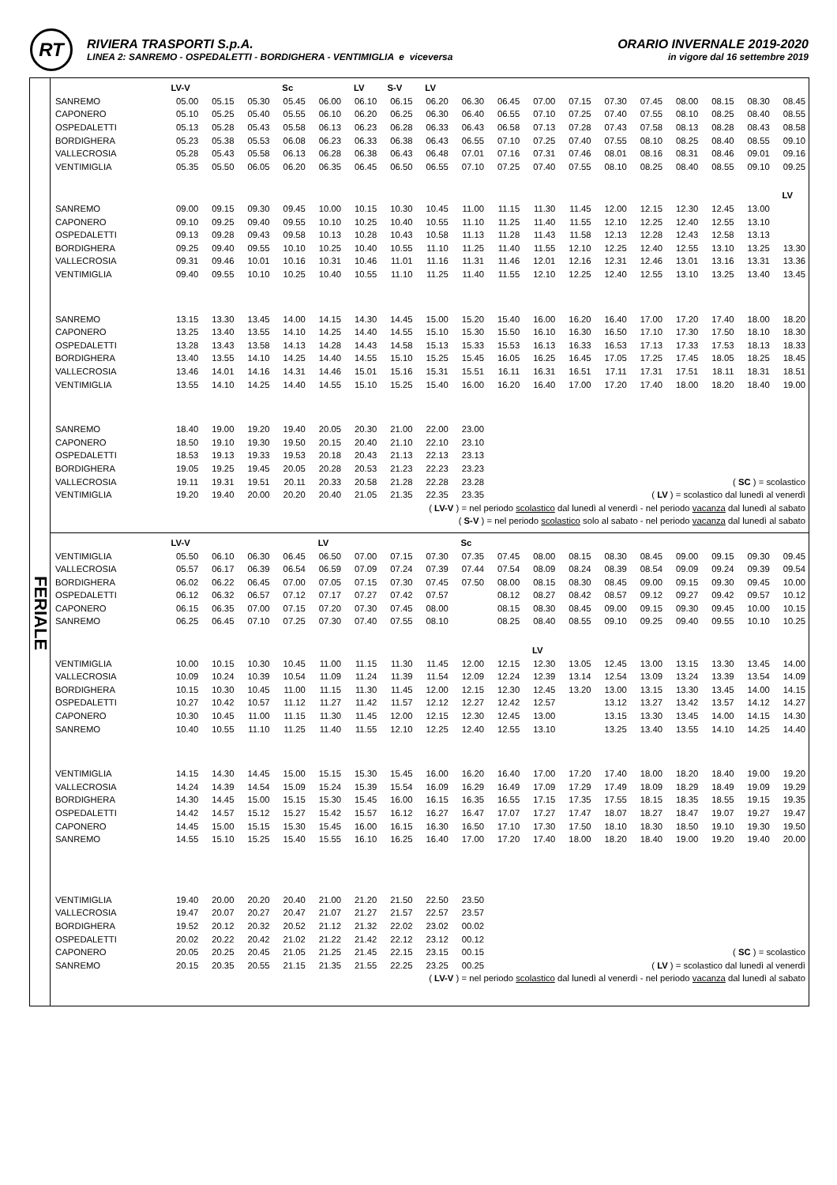RT
RIVIERA TRASPORTI S.p.A.
LINEA 2: SANREMO - OSPEDALETTI - BORDIGHERA - VENTIMIGLIA e viceversa
ORARIO INVERNALE 2019-2020
in vigore dal 16 settembre 2019
FERIALE
| | LV-V | | | Sc | | LV | S-V | LV | | | | | | | | | | |
| SANREMO | 05.00 | 05.15 | 05.30 | 05.45 | 06.00 | 06.10 | 06.15 | 06.20 | 06.30 | 06.45 | 07.00 | 07.15 | 07.30 | 07.45 | 08.00 | 08.15 | 08.30 | 08.45 |
| CAPONERO | 05.10 | 05.25 | 05.40 | 05.55 | 06.10 | 06.20 | 06.25 | 06.30 | 06.40 | 06.55 | 07.10 | 07.25 | 07.40 | 07.55 | 08.10 | 08.25 | 08.40 | 08.55 |
| OSPEDALETTI | 05.13 | 05.28 | 05.43 | 05.58 | 06.13 | 06.23 | 06.28 | 06.33 | 06.43 | 06.58 | 07.13 | 07.28 | 07.43 | 07.58 | 08.13 | 08.28 | 08.43 | 08.58 |
| BORDIGHERA | 05.23 | 05.38 | 05.53 | 06.08 | 06.23 | 06.33 | 06.38 | 06.43 | 06.55 | 07.10 | 07.25 | 07.40 | 07.55 | 08.10 | 08.25 | 08.40 | 08.55 | 09.10 |
| VALLECROSIA | 05.28 | 05.43 | 05.58 | 06.13 | 06.28 | 06.38 | 06.43 | 06.48 | 07.01 | 07.16 | 07.31 | 07.46 | 08.01 | 08.16 | 08.31 | 08.46 | 09.01 | 09.16 |
| VENTIMIGLIA | 05.35 | 05.50 | 06.05 | 06.20 | 06.35 | 06.45 | 06.50 | 06.55 | 07.10 | 07.25 | 07.40 | 07.55 | 08.10 | 08.25 | 08.40 | 08.55 | 09.10 | 09.25 |
| | | | | | | | | | | | | | | | | | | LV |
| SANREMO | 09.00 | 09.15 | 09.30 | 09.45 | 10.00 | 10.15 | 10.30 | 10.45 | 11.00 | 11.15 | 11.30 | 11.45 | 12.00 | 12.15 | 12.30 | 12.45 | 13.00 | |
| CAPONERO | 09.10 | 09.25 | 09.40 | 09.55 | 10.10 | 10.25 | 10.40 | 10.55 | 11.10 | 11.25 | 11.40 | 11.55 | 12.10 | 12.25 | 12.40 | 12.55 | 13.10 | |
| OSPEDALETTI | 09.13 | 09.28 | 09.43 | 09.58 | 10.13 | 10.28 | 10.43 | 10.58 | 11.13 | 11.28 | 11.43 | 11.58 | 12.13 | 12.28 | 12.43 | 12.58 | 13.13 | |
| BORDIGHERA | 09.25 | 09.40 | 09.55 | 10.10 | 10.25 | 10.40 | 10.55 | 11.10 | 11.25 | 11.40 | 11.55 | 12.10 | 12.25 | 12.40 | 12.55 | 13.10 | 13.25 | 13.30 |
| VALLECROSIA | 09.31 | 09.46 | 10.01 | 10.16 | 10.31 | 10.46 | 11.01 | 11.16 | 11.31 | 11.46 | 12.01 | 12.16 | 12.31 | 12.46 | 13.01 | 13.16 | 13.31 | 13.36 |
| VENTIMIGLIA | 09.40 | 09.55 | 10.10 | 10.25 | 10.40 | 10.55 | 11.10 | 11.25 | 11.40 | 11.55 | 12.10 | 12.25 | 12.40 | 12.55 | 13.10 | 13.25 | 13.40 | 13.45 |
| SANREMO | 13.15 | 13.30 | 13.45 | 14.00 | 14.15 | 14.30 | 14.45 | 15.00 | 15.20 | 15.40 | 16.00 | 16.20 | 16.40 | 17.00 | 17.20 | 17.40 | 18.00 | 18.20 |
| CAPONERO | 13.25 | 13.40 | 13.55 | 14.10 | 14.25 | 14.40 | 14.55 | 15.10 | 15.30 | 15.50 | 16.10 | 16.30 | 16.50 | 17.10 | 17.30 | 17.50 | 18.10 | 18.30 |
| OSPEDALETTI | 13.28 | 13.43 | 13.58 | 14.13 | 14.28 | 14.43 | 14.58 | 15.13 | 15.33 | 15.53 | 16.13 | 16.33 | 16.53 | 17.13 | 17.33 | 17.53 | 18.13 | 18.33 |
| BORDIGHERA | 13.40 | 13.55 | 14.10 | 14.25 | 14.40 | 14.55 | 15.10 | 15.25 | 15.45 | 16.05 | 16.25 | 16.45 | 17.05 | 17.25 | 17.45 | 18.05 | 18.25 | 18.45 |
| VALLECROSIA | 13.46 | 14.01 | 14.16 | 14.31 | 14.46 | 15.01 | 15.16 | 15.31 | 15.51 | 16.11 | 16.31 | 16.51 | 17.11 | 17.31 | 17.51 | 18.11 | 18.31 | 18.51 |
| VENTIMIGLIA | 13.55 | 14.10 | 14.25 | 14.40 | 14.55 | 15.10 | 15.25 | 15.40 | 16.00 | 16.20 | 16.40 | 17.00 | 17.20 | 17.40 | 18.00 | 18.20 | 18.40 | 19.00 |
| SANREMO | 18.40 | 19.00 | 19.20 | 19.40 | 20.05 | 20.30 | 21.00 | 22.00 | 23.00 | | | | | | | | | |
| CAPONERO | 18.50 | 19.10 | 19.30 | 19.50 | 20.15 | 20.40 | 21.10 | 22.10 | 23.10 | | | | | | | | | |
| OSPEDALETTI | 18.53 | 19.13 | 19.33 | 19.53 | 20.18 | 20.43 | 21.13 | 22.13 | 23.13 | | | | | | | | | |
| BORDIGHERA | 19.05 | 19.25 | 19.45 | 20.05 | 20.28 | 20.53 | 21.23 | 22.23 | 23.23 | | | | | | | | | |
| VALLECROSIA | 19.11 | 19.31 | 19.51 | 20.11 | 20.33 | 20.58 | 21.28 | 22.28 | 23.28 | ( SC ) = scolastico | | | | | | | | |
| VENTIMIGLIA | 19.20 | 19.40 | 20.00 | 20.20 | 20.40 | 21.05 | 21.35 | 22.35 | 23.35 | ( LV ) = scolastico dal lunedì al venerdì | | | | | | | | |
| ( LV-V ) = nel periodo scolastico dal lunedì al venerdì - nel periodo vacanza dal lunedì al sabato | | | | | | | | | | | | | | | | | | |
| ( S-V ) = nel periodo scolastico solo al sabato - nel periodo vacanza dal lunedì al sabato | | | | | | | | | | | | | | | | | | |
| | LV-V | | | | LV | | | | Sc | | | | | | | | | |
| VENTIMIGLIA | 05.50 | 06.10 | 06.30 | 06.45 | 06.50 | 07.00 | 07.15 | 07.30 | 07.35 | 07.45 | 08.00 | 08.15 | 08.30 | 08.45 | 09.00 | 09.15 | 09.30 | 09.45 |
| VALLECROSIA | 05.57 | 06.17 | 06.39 | 06.54 | 06.59 | 07.09 | 07.24 | 07.39 | 07.44 | 07.54 | 08.09 | 08.24 | 08.39 | 08.54 | 09.09 | 09.24 | 09.39 | 09.54 |
| BORDIGHERA | 06.02 | 06.22 | 06.45 | 07.00 | 07.05 | 07.15 | 07.30 | 07.45 | 07.50 | 08.00 | 08.15 | 08.30 | 08.45 | 09.00 | 09.15 | 09.30 | 09.45 | 10.00 |
| OSPEDALETTI | 06.12 | 06.32 | 06.57 | 07.12 | 07.17 | 07.27 | 07.42 | 07.57 | | 08.12 | 08.27 | 08.42 | 08.57 | 09.12 | 09.27 | 09.42 | 09.57 | 10.12 |
| CAPONERO | 06.15 | 06.35 | 07.00 | 07.15 | 07.20 | 07.30 | 07.45 | 08.00 | | 08.15 | 08.30 | 08.45 | 09.00 | 09.15 | 09.30 | 09.45 | 10.00 | 10.15 |
| SANREMO | 06.25 | 06.45 | 07.10 | 07.25 | 07.30 | 07.40 | 07.55 | 08.10 | | 08.25 | 08.40 | 08.55 | 09.10 | 09.25 | 09.40 | 09.55 | 10.10 | 10.25 |
| | | | | | | | | | | | LV | | | | | | | |
| VENTIMIGLIA | 10.00 | 10.15 | 10.30 | 10.45 | 11.00 | 11.15 | 11.30 | 11.45 | 12.00 | 12.15 | 12.30 | 13.05 | 12.45 | 13.00 | 13.15 | 13.30 | 13.45 | 14.00 |
| VALLECROSIA | 10.09 | 10.24 | 10.39 | 10.54 | 11.09 | 11.24 | 11.39 | 11.54 | 12.09 | 12.24 | 12.39 | 13.14 | 12.54 | 13.09 | 13.24 | 13.39 | 13.54 | 14.09 |
| BORDIGHERA | 10.15 | 10.30 | 10.45 | 11.00 | 11.15 | 11.30 | 11.45 | 12.00 | 12.15 | 12.30 | 12.45 | 13.20 | 13.00 | 13.15 | 13.30 | 13.45 | 14.00 | 14.15 |
| OSPEDALETTI | 10.27 | 10.42 | 10.57 | 11.12 | 11.27 | 11.42 | 11.57 | 12.12 | 12.27 | 12.42 | 12.57 | | 13.12 | 13.27 | 13.42 | 13.57 | 14.12 | 14.27 |
| CAPONERO | 10.30 | 10.45 | 11.00 | 11.15 | 11.30 | 11.45 | 12.00 | 12.15 | 12.30 | 12.45 | 13.00 | | 13.15 | 13.30 | 13.45 | 14.00 | 14.15 | 14.30 |
| SANREMO | 10.40 | 10.55 | 11.10 | 11.25 | 11.40 | 11.55 | 12.10 | 12.25 | 12.40 | 12.55 | 13.10 | | 13.25 | 13.40 | 13.55 | 14.10 | 14.25 | 14.40 |
| VENTIMIGLIA | 14.15 | 14.30 | 14.45 | 15.00 | 15.15 | 15.30 | 15.45 | 16.00 | 16.20 | 16.40 | 17.00 | 17.20 | 17.40 | 18.00 | 18.20 | 18.40 | 19.00 | 19.20 |
| VALLECROSIA | 14.24 | 14.39 | 14.54 | 15.09 | 15.24 | 15.39 | 15.54 | 16.09 | 16.29 | 16.49 | 17.09 | 17.29 | 17.49 | 18.09 | 18.29 | 18.49 | 19.09 | 19.29 |
| BORDIGHERA | 14.30 | 14.45 | 15.00 | 15.15 | 15.30 | 15.45 | 16.00 | 16.15 | 16.35 | 16.55 | 17.15 | 17.35 | 17.55 | 18.15 | 18.35 | 18.55 | 19.15 | 19.35 |
| OSPEDALETTI | 14.42 | 14.57 | 15.12 | 15.27 | 15.42 | 15.57 | 16.12 | 16.27 | 16.47 | 17.07 | 17.27 | 17.47 | 18.07 | 18.27 | 18.47 | 19.07 | 19.27 | 19.47 |
| CAPONERO | 14.45 | 15.00 | 15.15 | 15.30 | 15.45 | 16.00 | 16.15 | 16.30 | 16.50 | 17.10 | 17.30 | 17.50 | 18.10 | 18.30 | 18.50 | 19.10 | 19.30 | 19.50 |
| SANREMO | 14.55 | 15.10 | 15.25 | 15.40 | 15.55 | 16.10 | 16.25 | 16.40 | 17.00 | 17.20 | 17.40 | 18.00 | 18.20 | 18.40 | 19.00 | 19.20 | 19.40 | 20.00 |
| VENTIMIGLIA | 19.40 | 20.00 | 20.20 | 20.40 | 21.00 | 21.20 | 21.50 | 22.50 | 23.50 | | | | | | | | | |
| VALLECROSIA | 19.47 | 20.07 | 20.27 | 20.47 | 21.07 | 21.27 | 21.57 | 22.57 | 23.57 | | | | | | | | | |
| BORDIGHERA | 19.52 | 20.12 | 20.32 | 20.52 | 21.12 | 21.32 | 22.02 | 23.02 | 00.02 | | | | | | | | | |
| OSPEDALETTI | 20.02 | 20.22 | 20.42 | 21.02 | 21.22 | 21.42 | 22.12 | 23.12 | 00.12 | | | | | | | | | |
| CAPONERO | 20.05 | 20.25 | 20.45 | 21.05 | 21.25 | 21.45 | 22.15 | 23.15 | 00.15 | ( SC ) = scolastico | | | | | | | | |
| SANREMO | 20.15 | 20.35 | 20.55 | 21.15 | 21.35 | 21.55 | 22.25 | 23.25 | 00.25 | ( LV ) = scolastico dal lunedì al venerdì | | | | | | | | |
| ( LV-V ) = nel periodo scolastico dal lunedì al venerdì - nel periodo vacanza dal lunedì al sabato | | | | | | | | | | | | | | | | | | |